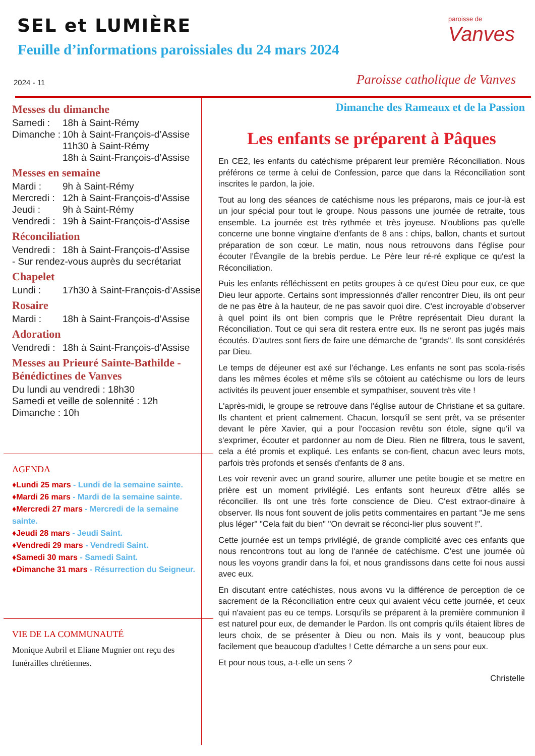SEL et LUMIÈRE
Feuille d’informations paroissiales du 24 mars 2024
2024 - 11
paroisse de
Vanves
Paroisse catholique de Vanves
Messes du dimanche
Samedi : 18h à Saint-Rémy
Dimanche : 10h à Saint-François-d’Assise
11h30 à Saint-Rémy
18h à Saint-François-d’Assise
Messes en semaine
Mardi : 9h à Saint-Rémy
Mercredi : 12h à Saint-François-d’Assise
Jeudi : 9h à Saint-Rémy
Vendredi : 19h à Saint-François-d’Assise
Réconciliation
Vendredi : 18h à Saint-François-d’Assise
- Sur rendez-vous auprès du secrétariat
Chapelet
Lundi : 17h30 à Saint-François-d’Assise
Rosaire
Mardi : 18h à Saint-François-d’Assise
Adoration
Vendredi : 18h à Saint-François-d’Assise
Messes au Prieuré Sainte-Bathilde - Bénédictines de Vanves
Du lundi au vendredi : 18h30
Samedi et veille de solennité : 12h
Dimanche : 10h
AGENDA
♦Lundi 25 mars - Lundi de la semaine sainte.
♦Mardi 26 mars - Mardi de la semaine sainte.
♦Mercredi 27 mars - Mercredi de la semaine sainte.
♦Jeudi 28 mars - Jeudi Saint.
♦Vendredi 29 mars - Vendredi Saint.
♦Samedi 30 mars - Samedi Saint.
♦Dimanche 31 mars - Résurrection du Seigneur.
VIE DE LA COMMUNAUTÉ
Monique Aubril et Eliane Mugnier ont reçu des funérailles chrétiennes.
Dimanche des Rameaux et de la Passion
Les enfants se préparent à Pâques
En CE2, les enfants du catéchisme préparent leur première Réconciliation. Nous préférons ce terme à celui de Confession, parce que dans la Réconciliation sont inscrites le pardon, la joie.
Tout au long des séances de catéchisme nous les préparons, mais ce jour-là est un jour spécial pour tout le groupe. Nous passons une journée de retraite, tous ensemble. La journée est très rythmée et très joyeuse. N'oublions pas qu'elle concerne une bonne vingtaine d'enfants de 8 ans : chips, ballon, chants et surtout préparation de son cœur. Le matin, nous nous retrouvons dans l'église pour écouter l’Évangile de la brebis perdue. Le Père leur ré-ré explique ce qu'est la Réconciliation.
Puis les enfants réfléchissent en petits groupes à ce qu'est Dieu pour eux, ce que Dieu leur apporte. Certains sont impressionnés d'aller rencontrer Dieu, ils ont peur de ne pas être à la hauteur, de ne pas savoir quoi dire. C'est incroyable d’observer à quel point ils ont bien compris que le Prêtre représentait Dieu durant la Réconciliation. Tout ce qui sera dit restera entre eux. Ils ne seront pas jugés mais écoutés. D'autres sont fiers de faire une démarche de "grands". Ils sont considérés par Dieu.
Le temps de déjeuner est axé sur l'échange. Les enfants ne sont pas scola-risés dans les mêmes écoles et même s'ils se côtoient au catéchisme ou lors de leurs activités ils peuvent jouer ensemble et sympathiser, souvent très vite !
L'après-midi, le groupe se retrouve dans l'église autour de Christiane et sa guitare. Ils chantent et prient calmement. Chacun, lorsqu'il se sent prêt, va se présenter devant le père Xavier, qui a pour l'occasion revêtu son étole, signe qu'il va s'exprimer, écouter et pardonner au nom de Dieu. Rien ne filtrera, tous le savent, cela a été promis et expliqué. Les enfants se con-fient, chacun avec leurs mots, parfois très profonds et sensés d'enfants de 8 ans.
Les voir revenir avec un grand sourire, allumer une petite bougie et se mettre en prière est un moment privilégié. Les enfants sont heureux d'être allés se réconcilier. Ils ont une très forte conscience de Dieu. C'est extraor-dinaire à observer. Ils nous font souvent de jolis petits commentaires en partant "Je me sens plus léger" "Cela fait du bien" "On devrait se réconci-lier plus souvent !".
Cette journée est un temps privilégié, de grande complicité avec ces enfants que nous rencontrons tout au long de l'année de catéchisme. C'est une journée où nous les voyons grandir dans la foi, et nous grandissons dans cette foi nous aussi avec eux.
En discutant entre catéchistes, nous avons vu la différence de perception de ce sacrement de la Réconciliation entre ceux qui avaient vécu cette journée, et ceux qui n'avaient pas eu ce temps. Lorsqu'ils se préparent à la première communion il est naturel pour eux, de demander le Pardon. Ils ont compris qu'ils étaient libres de leurs choix, de se présenter à Dieu ou non. Mais ils y vont, beaucoup plus facilement que beaucoup d'adultes ! Cette démarche a un sens pour eux.
Et pour nous tous, a-t-elle un sens ?
Christelle